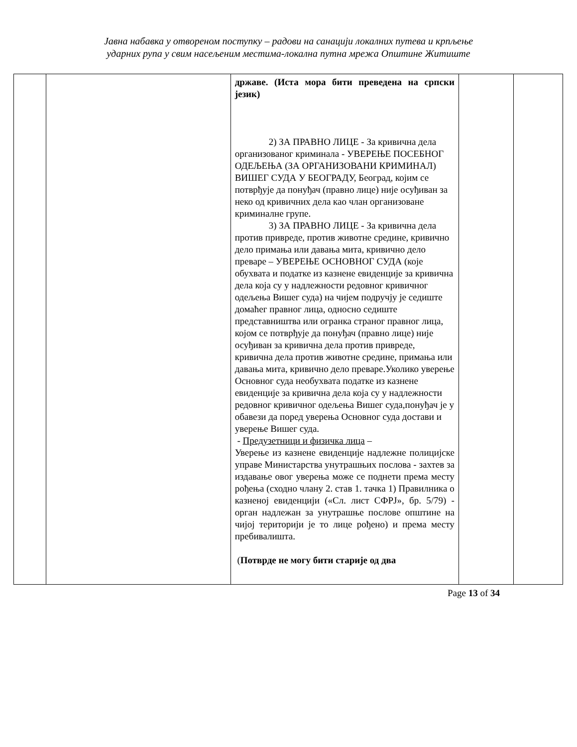Јавна набавка у отвореном поступку – радови на санацији локалних путева и крпљење
ударних рупа у свим насељеним местима-локална путна мрежа Општине Житиште
| | | државе. (Иста мора бити преведена на српски језик) 2) ЗА ПРАВНО ЛИЦЕ - За кривична дела организованог криминала - УВЕРЕЊЕ ПОСЕБНОГ ОДЕЉЕЊА (ЗА ОРГАНИЗОВАНИ КРИМИНАЛ) ВИШЕГ СУДА У БЕОГРАДУ, Београд, којим се потврђује да понуђач (правно лице) није осуђиван за неко од кривичних дела као члан организоване криминалне групе. 3) ЗА ПРАВНО ЛИЦЕ - За кривична дела против привреде, против животне средине, кривично дело примања или давања мита, кривично дело преваре – УВЕРЕЊЕ ОСНОВНОГ СУДА (које обухвата и податке из казнене евиденције за кривична дела која су у надлежности редовног кривичног одељења Вишег суда) на чијем подручју је седиште домаћег правног лица, односно седиште представништва или огранка страног правног лица, којом се потврђује да понуђач (правно лице) није осуђиван за кривична дела против привреде, кривична дела против животне средине, примања или давања мита, кривично дело преваре.Уколико уверење Основног суда необухвата податке из казнене евиденције за кривична дела која су у надлежности редовног кривичног одељења Вишег суда,понуђач је у обавези да поред уверења Основног суда достави и уверење Вишег суда. - Предузетници и физичка лица – Уверење из казнене евиденције надлежне полицијске управе Министарства унутрашњих послова - захтев за издавање овог уверења може се поднети према месту рођења (сходно члану 2. став 1. тачка 1) Правилника о казненој евиденцији («Сл. лист СФРЈ», бр. 5/79) - орган надлежан за унутрашње послове општине на чијој територији је то лице рођено) и према месту пребивалишта. ( Потврде не могу бити старије од два | | |
Page 13 of 34